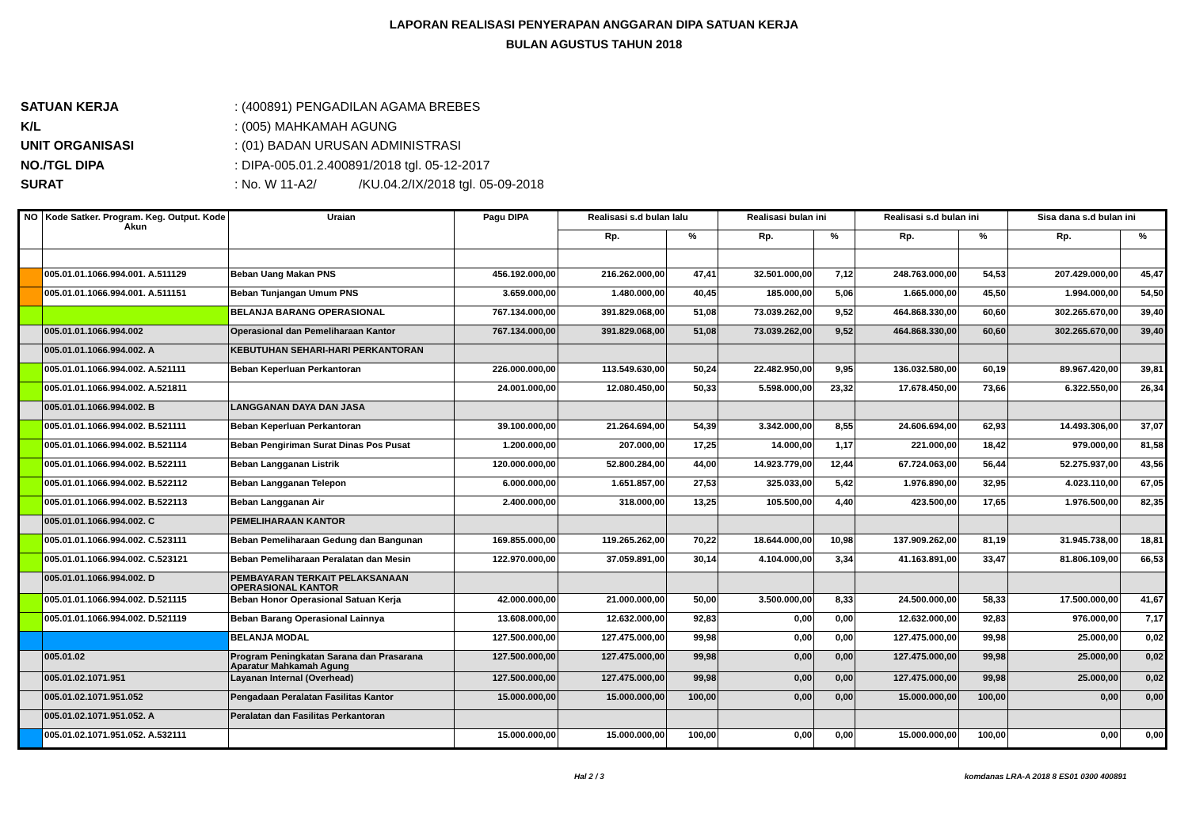LAPORAN REALISASI PENYERAPAN ANGGARAN DIPA SATUAN KERJA
BULAN AGUSTUS TAHUN 2018
SATUAN KERJA: (400891) PENGADILAN AGAMA BREBES
K/L: (005) MAHKAMAH AGUNG
UNIT ORGANISASI: (01) BADAN URUSAN ADMINISTRASI
NO./TGL DIPA: DIPA-005.01.2.400891/2018 tgl. 05-12-2017
SURAT: No. W 11-A2/ /KU.04.2/IX/2018 tgl. 05-09-2018
| NO | Kode Satker. Program. Keg. Output. Kode Akun | Uraian | Pagu DIPA | Realisasi s.d bulan lalu | | Realisasi bulan ini | | Realisasi s.d bulan ini | | Sisa dana s.d bulan ini | |
| --- | --- | --- | --- | --- | --- | --- | --- | --- | --- | --- | --- |
| | | | | Rp. | % | Rp. | % | Rp. | % | Rp. | % |
| | 005.01.01.1066.994.001. A.511129 | Beban Uang Makan PNS | 456.192.000,00 | 216.262.000,00 | 47,41 | 32.501.000,00 | 7,12 | 248.763.000,00 | 54,53 | 207.429.000,00 | 45,47 |
| | 005.01.01.1066.994.001. A.511151 | Beban Tunjangan Umum PNS | 3.659.000,00 | 1.480.000,00 | 40,45 | 185.000,00 | 5,06 | 1.665.000,00 | 45,50 | 1.994.000,00 | 54,50 |
| | | BELANJA BARANG OPERASIONAL | 767.134.000,00 | 391.829.068,00 | 51,08 | 73.039.262,00 | 9,52 | 464.868.330,00 | 60,60 | 302.265.670,00 | 39,40 |
| | 005.01.01.1066.994.002 | Operasional dan Pemeliharaan Kantor | 767.134.000,00 | 391.829.068,00 | 51,08 | 73.039.262,00 | 9,52 | 464.868.330,00 | 60,60 | 302.265.670,00 | 39,40 |
| | 005.01.01.1066.994.002. A | KEBUTUHAN SEHARI-HARI PERKANTORAN | | | | | | | | | |
| | 005.01.01.1066.994.002. A.521111 | Beban Keperluan Perkantoran | 226.000.000,00 | 113.549.630,00 | 50,24 | 22.482.950,00 | 9,95 | 136.032.580,00 | 60,19 | 89.967.420,00 | 39,81 |
| | 005.01.01.1066.994.002. A.521811 | | 24.001.000,00 | 12.080.450,00 | 50,33 | 5.598.000,00 | 23,32 | 17.678.450,00 | 73,66 | 6.322.550,00 | 26,34 |
| | 005.01.01.1066.994.002. B | LANGGANAN DAYA DAN JASA | | | | | | | | | |
| | 005.01.01.1066.994.002. B.521111 | Beban Keperluan Perkantoran | 39.100.000,00 | 21.264.694,00 | 54,39 | 3.342.000,00 | 8,55 | 24.606.694,00 | 62,93 | 14.493.306,00 | 37,07 |
| | 005.01.01.1066.994.002. B.521114 | Beban Pengiriman Surat Dinas Pos Pusat | 1.200.000,00 | 207.000,00 | 17,25 | 14.000,00 | 1,17 | 221.000,00 | 18,42 | 979.000,00 | 81,58 |
| | 005.01.01.1066.994.002. B.522111 | Beban Langganan Listrik | 120.000.000,00 | 52.800.284,00 | 44,00 | 14.923.779,00 | 12,44 | 67.724.063,00 | 56,44 | 52.275.937,00 | 43,56 |
| | 005.01.01.1066.994.002. B.522112 | Beban Langganan Telepon | 6.000.000,00 | 1.651.857,00 | 27,53 | 325.033,00 | 5,42 | 1.976.890,00 | 32,95 | 4.023.110,00 | 67,05 |
| | 005.01.01.1066.994.002. B.522113 | Beban Langganan Air | 2.400.000,00 | 318.000,00 | 13,25 | 105.500,00 | 4,40 | 423.500,00 | 17,65 | 1.976.500,00 | 82,35 |
| | 005.01.01.1066.994.002. C | PEMELIHARAAN KANTOR | | | | | | | | | |
| | 005.01.01.1066.994.002. C.523111 | Beban Pemeliharaan Gedung dan Bangunan | 169.855.000,00 | 119.265.262,00 | 70,22 | 18.644.000,00 | 10,98 | 137.909.262,00 | 81,19 | 31.945.738,00 | 18,81 |
| | 005.01.01.1066.994.002. C.523121 | Beban Pemeliharaan Peralatan dan Mesin | 122.970.000,00 | 37.059.891,00 | 30,14 | 4.104.000,00 | 3,34 | 41.163.891,00 | 33,47 | 81.806.109,00 | 66,53 |
| | 005.01.01.1066.994.002. D | PEMBAYARAN TERKAIT PELAKSANAAN OPERASIONAL KANTOR | | | | | | | | | |
| | 005.01.01.1066.994.002. D.521115 | Beban Honor Operasional Satuan Kerja | 42.000.000,00 | 21.000.000,00 | 50,00 | 3.500.000,00 | 8,33 | 24.500.000,00 | 58,33 | 17.500.000,00 | 41,67 |
| | 005.01.01.1066.994.002. D.521119 | Beban Barang Operasional Lainnya | 13.608.000,00 | 12.632.000,00 | 92,83 | 0,00 | 0,00 | 12.632.000,00 | 92,83 | 976.000,00 | 7,17 |
| | | BELANJA MODAL | 127.500.000,00 | 127.475.000,00 | 99,98 | 0,00 | 0,00 | 127.475.000,00 | 99,98 | 25.000,00 | 0,02 |
| | 005.01.02 | Program Peningkatan Sarana dan Prasarana Aparatur Mahkamah Agung | 127.500.000,00 | 127.475.000,00 | 99,98 | 0,00 | 0,00 | 127.475.000,00 | 99,98 | 25.000,00 | 0,02 |
| | 005.01.02.1071.951 | Layanan Internal (Overhead) | 127.500.000,00 | 127.475.000,00 | 99,98 | 0,00 | 0,00 | 127.475.000,00 | 99,98 | 25.000,00 | 0,02 |
| | 005.01.02.1071.951.052 | Pengadaan Peralatan Fasilitas Kantor | 15.000.000,00 | 15.000.000,00 | 100,00 | 0,00 | 0,00 | 15.000.000,00 | 100,00 | 0,00 | 0,00 |
| | 005.01.02.1071.951.052. A | Peralatan dan Fasilitas Perkantoran | | | | | | | | | |
| | 005.01.02.1071.951.052. A.532111 | | 15.000.000,00 | 15.000.000,00 | 100,00 | 0,00 | 0,00 | 15.000.000,00 | 100,00 | 0,00 | 0,00 |
Hal 2 / 3 komdanas LRA-A 2018 8 ES01 0300 400891